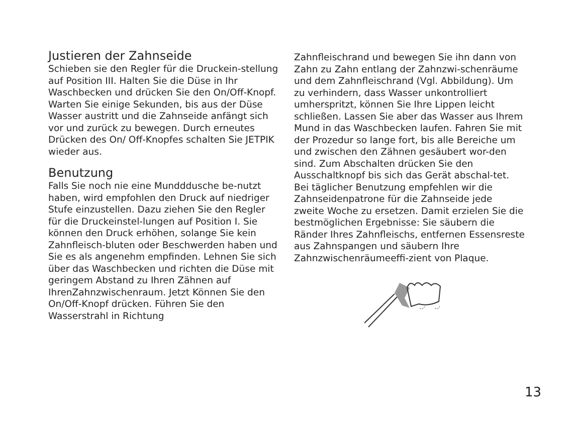Justieren der Zahnseide
Schieben sie den Regler für die Druckein-stellung auf Position III. Halten Sie die Düse in Ihr Waschbecken und drücken Sie den On/Off-Knopf. Warten Sie einige Sekunden, bis aus der Düse Wasser austritt und die Zahnseide anfängt sich vor und zurück zu bewegen. Durch erneutes Drücken des On/ Off-Knopfes schalten Sie JETPIK wieder aus.
Benutzung
Falls Sie noch nie eine Mundddusche be-nutzt haben, wird empfohlen den Druck auf niedriger Stufe einzustellen. Dazu ziehen Sie den Regler für die Druckeinstel-lungen auf Position I. Sie können den Druck erhöhen, solange Sie kein Zahnfleisch-bluten oder Beschwerden haben und Sie es als angenehm empfinden. Lehnen Sie sich über das Waschbecken und richten die Düse mit geringem Abstand zu Ihren Zähnen auf IhrenZahnzwischenraum. Jetzt Können Sie den On/Off-Knopf drücken. Führen Sie den Wasserstrahl in Richtung
Zahnfleischrand und bewegen Sie ihn dann von Zahn zu Zahn entlang der Zahnzwi-schenräume und dem Zahnfleischrand (Vgl. Abbildung). Um zu verhindern, dass Wasser unkontrolliert umherspritzt, können Sie Ihre Lippen leicht schließen. Lassen Sie aber das Wasser aus Ihrem Mund in das Waschbecken laufen. Fahren Sie mit der Prozedur so lange fort, bis alle Bereiche um und zwischen den Zähnen gesäubert wor-den sind. Zum Abschalten drücken Sie den Ausschaltknopf bis sich das Gerät abschal-tet. Bei täglicher Benutzung empfehlen wir die Zahnseidenpatrone für die Zahnseide jede zweite Woche zu ersetzen. Damit erzielen Sie die bestmöglichen Ergebnisse: Sie säubern die Ränder Ihres Zahnfleischs, entfernen Essensreste aus Zahnspangen und säubern Ihre Zahnzwischenräumeeffi-zient von Plaque.
13